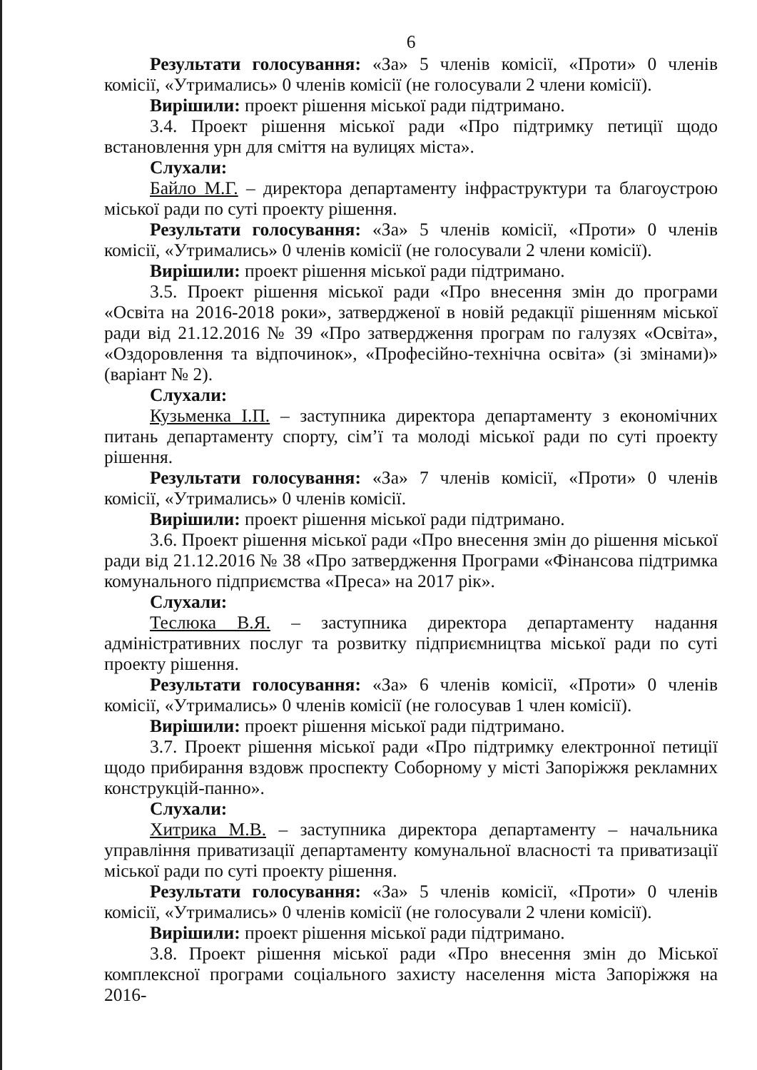6
Результати голосування: «За» 5 членів комісії, «Проти» 0 членів комісії, «Утримались» 0 членів комісії (не голосували 2 члени комісії).
Вирішили: проект рішення міської ради підтримано.
3.4. Проект рішення міської ради «Про підтримку петиції щодо встановлення урн для сміття на вулицях міста».
Слухали:
Байло М.Г. – директора департаменту інфраструктури та благоустрою міської ради по суті проекту рішення.
Результати голосування: «За» 5 членів комісії, «Проти» 0 членів комісії, «Утримались» 0 членів комісії (не голосували 2 члени комісії).
Вирішили: проект рішення міської ради підтримано.
3.5. Проект рішення міської ради «Про внесення змін до програми «Освіта на 2016-2018 роки», затвердженої в новій редакції рішенням міської ради від 21.12.2016 № 39 «Про затвердження програм по галузях «Освіта», «Оздоровлення та відпочинок», «Професійно-технічна освіта» (зі змінами)» (варіант № 2).
Слухали:
Кузьменка І.П. – заступника директора департаменту з економічних питань департаменту спорту, сім’ї та молоді міської ради по суті проекту рішення.
Результати голосування: «За» 7 членів комісії, «Проти» 0 членів комісії, «Утримались» 0 членів комісії.
Вирішили: проект рішення міської ради підтримано.
3.6. Проект рішення міської ради «Про внесення змін до рішення міської ради від 21.12.2016 № 38 «Про затвердження Програми «Фінансова підтримка комунального підприємства «Преса» на 2017 рік».
Слухали:
Теслюка В.Я. – заступника директора департаменту надання адміністративних послуг та розвитку підприємництва міської ради по суті проекту рішення.
Результати голосування: «За» 6 членів комісії, «Проти» 0 членів комісії, «Утримались» 0 членів комісії (не голосував 1 член комісії).
Вирішили: проект рішення міської ради підтримано.
3.7. Проект рішення міської ради «Про підтримку електронної петиції щодо прибирання вздовж проспекту Соборному у місті Запоріжжя рекламних конструкцій-панно».
Слухали:
Хитрика М.В. – заступника директора департаменту – начальника управління приватизації департаменту комунальної власності та приватизації міської ради по суті проекту рішення.
Результати голосування: «За» 5 членів комісії, «Проти» 0 членів комісії, «Утримались» 0 членів комісії (не голосували 2 члени комісії).
Вирішили: проект рішення міської ради підтримано.
3.8. Проект рішення міської ради «Про внесення змін до Міської комплексної програми соціального захисту населення міста Запоріжжя на 2016-